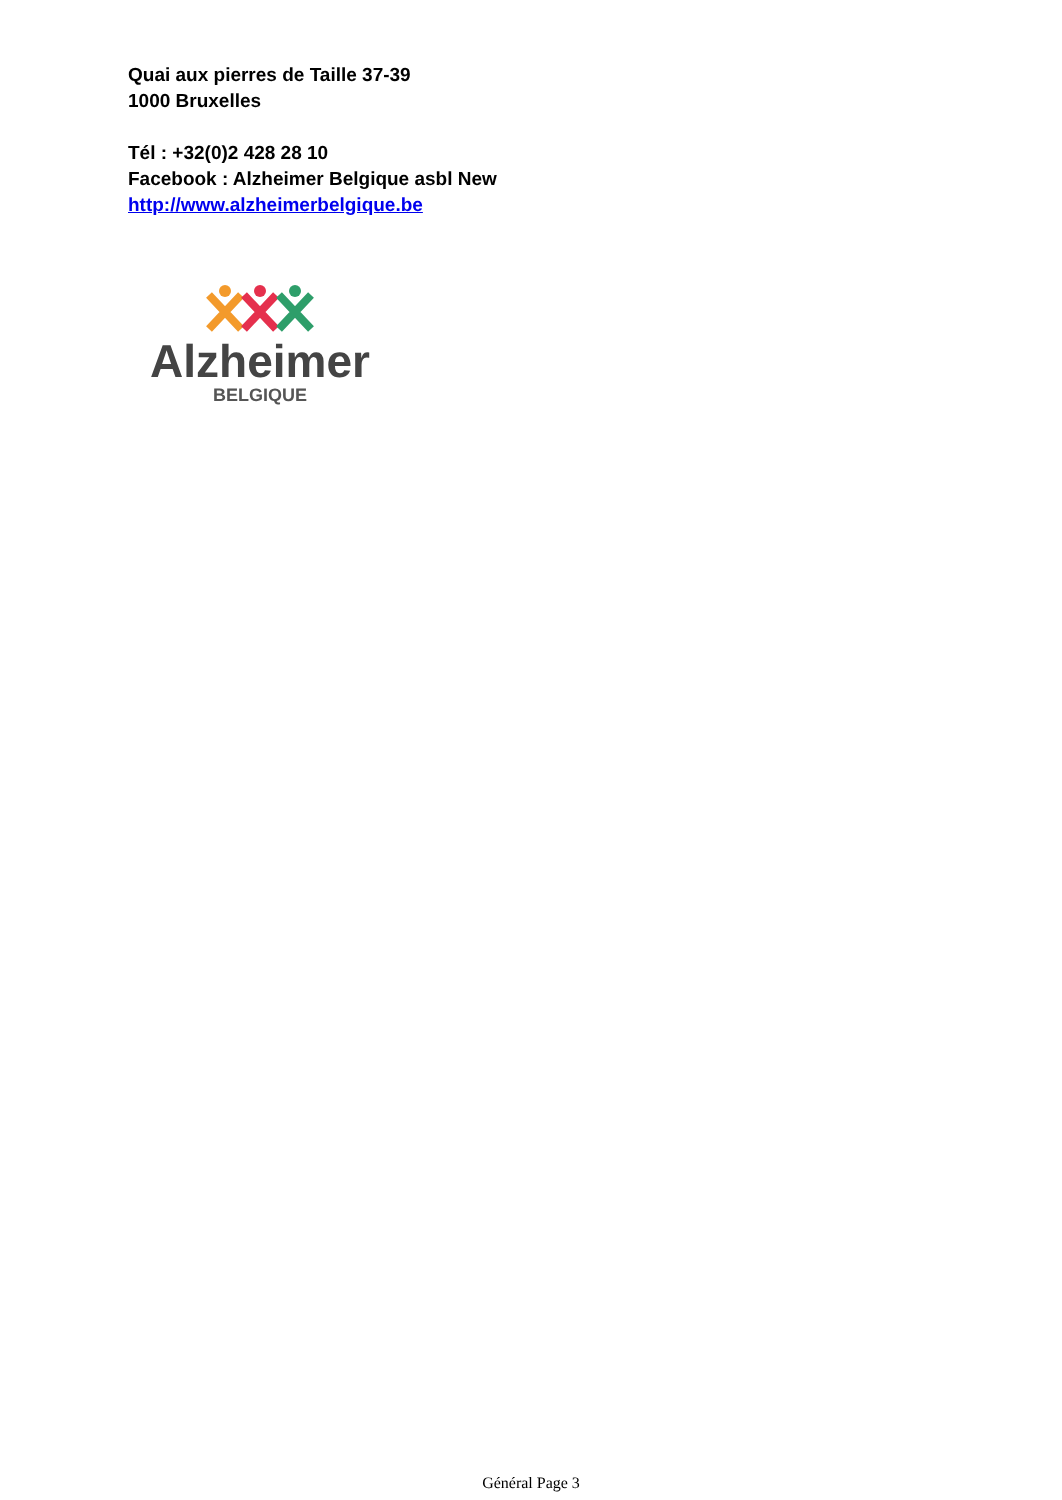Quai aux pierres de Taille 37-39
1000 Bruxelles
Tél : +32(0)2 428 28 10
Facebook : Alzheimer Belgique asbl New
http://www.alzheimerbelgique.be
Alzheimer
BELGIQUE
Général Page 3